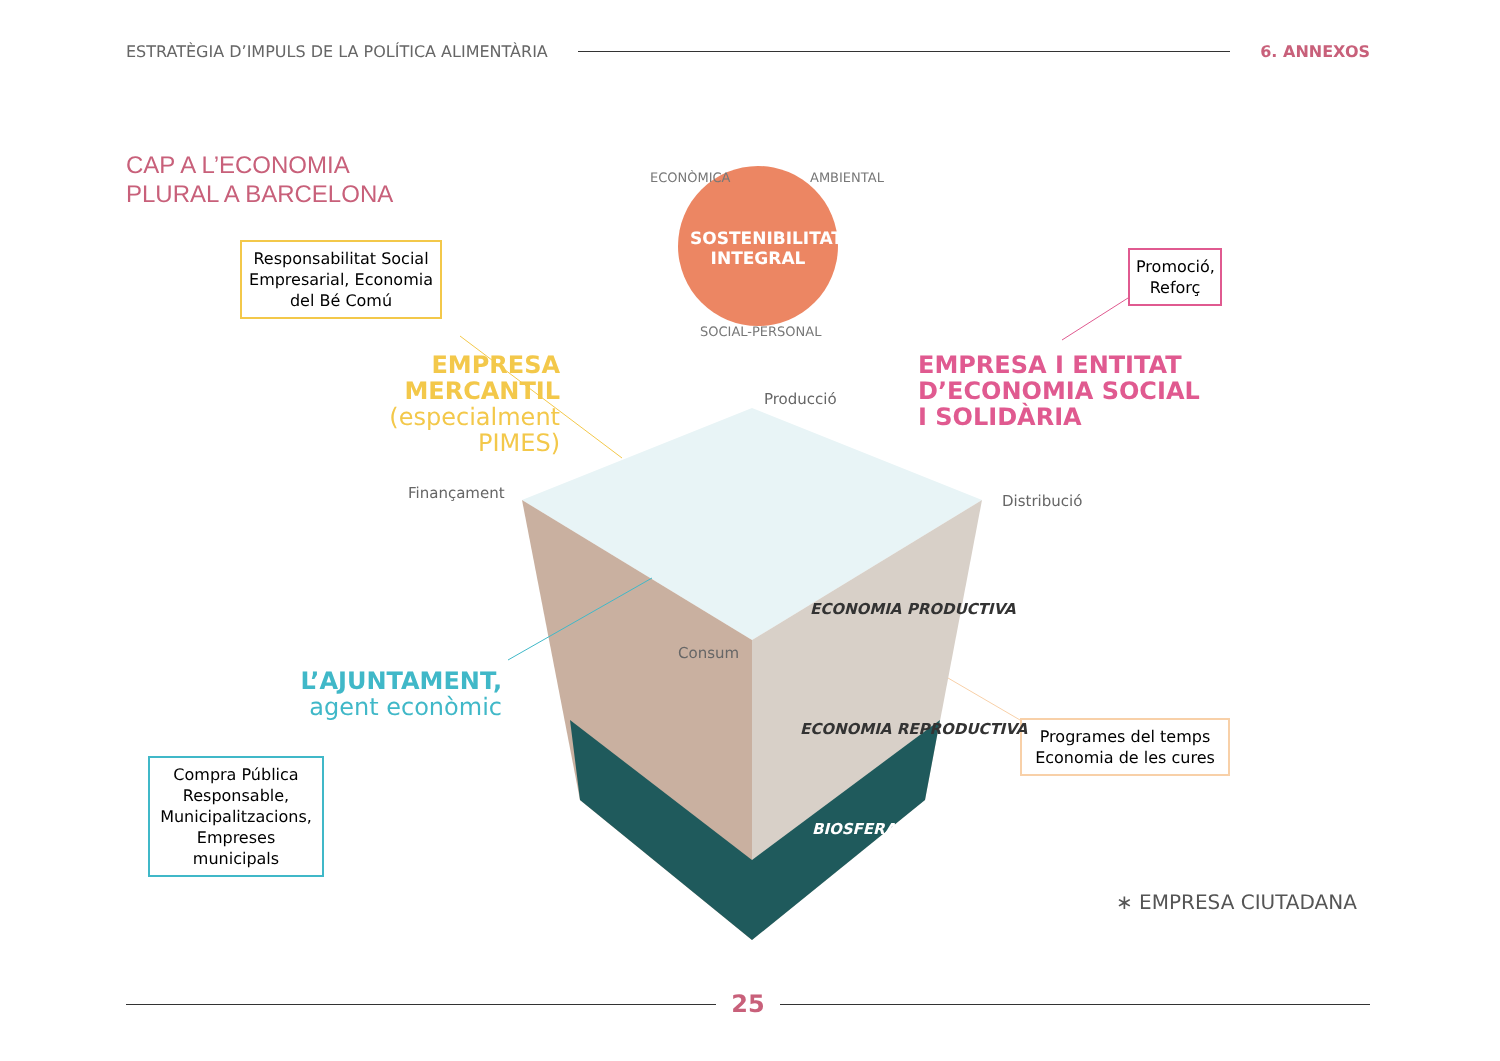ESTRATÈGIA D’IMPULS DE LA POLÍTICA ALIMENTÀRIA
6. ANNEXOS
CAP A L’ECONOMIA
PLURAL A BARCELONA
Responsabilitat Social Empresarial, Economia del Bé Comú
Promoció, Reforç
Compra Pública Responsable, Municipalitzacions, Empreses municipals
Programes del temps Economia de les cures
SOSTENIBILITAT INTEGRAL
ECONÒMICA AMBIENTAL
SOCIAL-PERSONAL
EMPRESA
MERCANTIL
(especialment PIMES)
EMPRESA I ENTITAT
D’ECONOMIA SOCIAL
I SOLIDÀRIA
L’AJUNTAMENT,
agent econòmic
Producció
Finançament Distribució
Consum
ECONOMIA PRODUCTIVA
ECONOMIA REPRODUCTIVA
BIOSFERA
∗ EMPRESA CIUTADANA
25